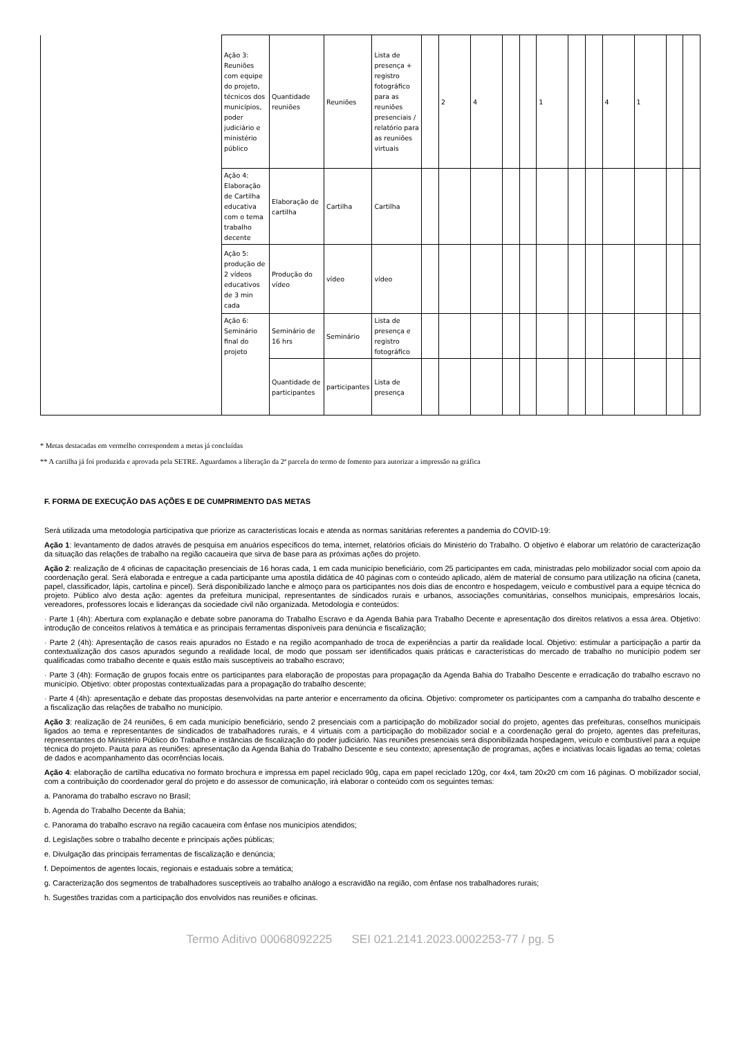| | Ação 3: Reuniões com equipe do projeto, técnicos dos municípios, poder judiciário e ministério público | Quantidade reuniões | Reuniões | Lista de presença + registro fotográfico para as reuniões presenciais / relatório para as reuniões virtuais | | 2 | 4 | | | 1 | | | 4 | 1 | | |
| | Ação 4: Elaboração de Cartilha educativa com o tema trabalho decente | Elaboração de cartilha | Cartilha | Cartilha | | | | | | | | | | | | |
| | Ação 5: produção de 2 vídeos educativos de 3 min cada | Produção do vídeo | vídeo | vídeo | | | | | | | | | | | | |
| | Ação 6: Seminário final do projeto | Seminário de 16 hrs | Seminário | Lista de presença e registro fotográfico | | | | | | | | | | | | |
| | | Quantidade de participantes | participantes | Lista de presença | | | | | | | | | | | | |
* Metas destacadas em vermelho correspondem a metas já concluídas
** A cartilha já foi produzida e aprovada pela SETRE. Aguardamos a liberação da 2ª parcela do termo de fomento para autorizar a impressão na gráfica
F. FORMA DE EXECUÇÃO DAS AÇÕES E DE CUMPRIMENTO DAS METAS
Será utilizada uma metodologia participativa que priorize as características locais e atenda as normas sanitárias referentes a pandemia do COVID-19:
Ação 1: levantamento de dados através de pesquisa em anuários específicos do tema, internet, relatórios oficiais do Ministério do Trabalho. O objetivo é elaborar um relatório de caracterização da situação das relações de trabalho na região cacaueira que sirva de base para as próximas ações do projeto.
Ação 2: realização de 4 oficinas de capacitação presenciais de 16 horas cada, 1 em cada município beneficiário, com 25 participantes em cada, ministradas pelo mobilizador social com apoio da coordenação geral. Será elaborada e entregue a cada participante uma apostila didática de 40 páginas com o conteúdo aplicado, além de material de consumo para utilização na oficina (caneta, papel, classificador, lápis, cartolina e pincel). Será disponibilizado lanche e almoço para os participantes nos dois dias de encontro e hospedagem, veículo e combustível para a equipe técnica do projeto. Público alvo desta ação: agentes da prefeitura municipal, representantes de sindicados rurais e urbanos, associações comunitárias, conselhos municipais, empresários locais, vereadores, professores locais e lideranças da sociedade civil não organizada. Metodologia e conteúdos:
· Parte 1 (4h): Abertura com explanação e debate sobre panorama do Trabalho Escravo e da Agenda Bahia para Trabalho Decente e apresentação dos direitos relativos a essa área. Objetivo: introdução de conceitos relativos à temática e as principais ferramentas disponíveis para denúncia e fiscalização;
· Parte 2 (4h): Apresentação de casos reais apurados no Estado e na região acompanhado de troca de experiências a partir da realidade local. Objetivo: estimular a participação a partir da contextualização dos casos apurados segundo a realidade local, de modo que possam ser identificados quais práticas e características do mercado de trabalho no município podem ser qualificadas como trabalho decente e quais estão mais susceptíveis ao trabalho escravo;
· Parte 3 (4h): Formação de grupos focais entre os participantes para elaboração de propostas para propagação da Agenda Bahia do Trabalho Descente e erradicação do trabalho escravo no município. Objetivo: obter propostas contextualizadas para a propagação do trabalho descente;
· Parte 4 (4h): apresentação e debate das propostas desenvolvidas na parte anterior e encerramento da oficina. Objetivo: comprometer os participantes com a campanha do trabalho descente e a fiscalização das relações de trabalho no município.
Ação 3: realização de 24 reuniões, 6 em cada município beneficiário, sendo 2 presenciais com a participação do mobilizador social do projeto, agentes das prefeituras, conselhos municipais ligados ao tema e representantes de sindicados de trabalhadores rurais, e 4 virtuais com a participação do mobilizador social e a coordenação geral do projeto, agentes das prefeituras, representantes do Ministério Público do Trabalho e instâncias de fiscalização do poder judiciário. Nas reuniões presenciais será disponibilizada hospedagem, veículo e combustível para a equipe técnica do projeto. Pauta para as reuniões: apresentação da Agenda Bahia do Trabalho Descente e seu contexto; apresentação de programas, ações e inciativas locais ligadas ao tema; coletas de dados e acompanhamento das ocorrências locais.
Ação 4: elaboração de cartilha educativa no formato brochura e impressa em papel reciclado 90g, capa em papel reciclado 120g, cor 4x4, tam 20x20 cm com 16 páginas. O mobilizador social, com a contribuição do coordenador geral do projeto e do assessor de comunicação, irá elaborar o conteúdo com os seguintes temas:
a. Panorama do trabalho escravo no Brasil;
b. Agenda do Trabalho Decente da Bahia;
c. Panorama do trabalho escravo na região cacaueira com ênfase nos municípios atendidos;
d. Legislações sobre o trabalho decente e principais ações públicas;
e. Divulgação das principais ferramentas de fiscalização e denúncia;
f. Depoimentos de agentes locais, regionais e estaduais sobre a temática;
g. Caracterização dos segmentos de trabalhadores susceptíveis ao trabalho análogo a escravidão na região, com ênfase nos trabalhadores rurais;
h. Sugestões trazidas com a participação dos envolvidos nas reuniões e oficinas.
Termo Aditivo 00068092225 SEI 021.2141.2023.0002253-77 / pg. 5